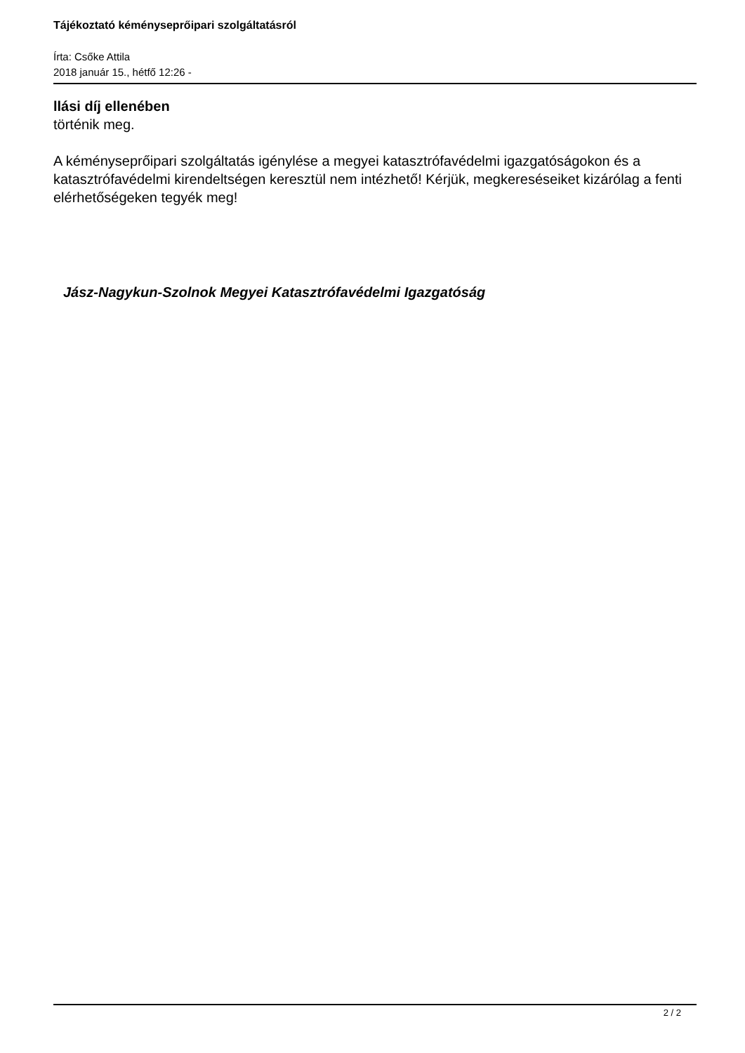Tájékoztató kéményseprőipari szolgáltatásról
Írta: Csőke Attila
2018 január 15., hétfő 12:26 -
llási díj ellenében
történik meg.
A kéményseprőipari szolgáltatás igénylése a megyei katasztrófavédelmi igazgatóságokon és a katasztrófavédelmi kirendeltségen keresztül nem intézhető! Kérjük, megkereséseiket kizárólag a fenti elérhetőségeken tegyék meg!
Jász-Nagykun-Szolnok Megyei Katasztrófavédelmi Igazgatóság
2 / 2